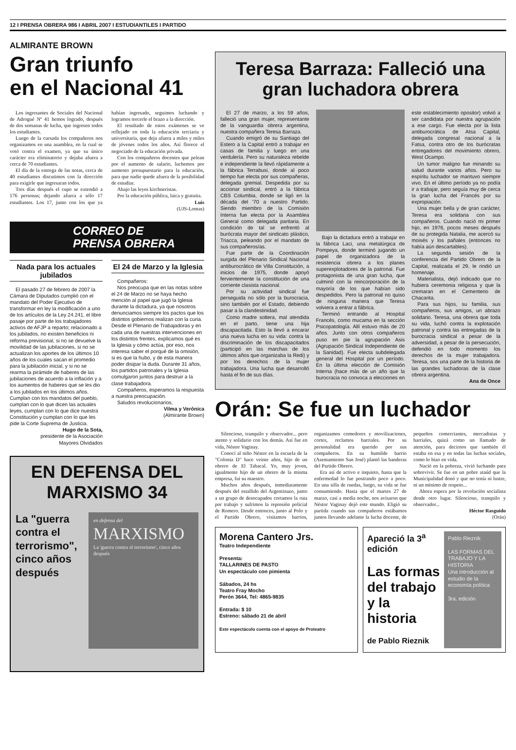12 I PRENSA OBRERA 986 I ABRIL 2007 I ESTUDIANTILES I PARTIDO
ALMIRANTE BROWN
Gran triunfo
en el Nacional 41
Los ingresantes de Sociales del Nacional de Adrogué Nº 41 hemos logrado, después de dos semanas de lucha, que ingresen todos los estudiantes.
Luego de la cursada los compañeros nos organizamos en una asamblea, en la cual se votó contra el examen, ya que su único carácter era eliminatorio y dejaba afuera a cerca de 70 estudiantes.
El día de la entrega de las notas, cerca de 40 estudiantes discutimos con la dirección para exigirle que ingresaran todos.
Tres días después el cupo se extendió a 176 personas; dejando afuera a sólo 17 estudiantes. Los 17, junto con los que ya habían ingresado, seguimos luchando y logramos torcerle el brazo a la dirección.
El resultado de estos exámenes se ve reflejado en toda la educación terciaria y universitaria, que deja afuera a miles y miles de jóvenes todos los años. Así florece el negociado de la educación privada.
Con los compañeros docentes que pelean por el aumento de salario, luchemos por aumento presupuestario para la educación, para que nadie quede afuera de la posibilidad de estudiar.
Abajo las leyes kirchneristas.
Por la educación pública, laica y gratuita.
Luis
(UJS-Lomas)
CORREO DE
PRENSA OBRERA
Nada para los actuales jubilados
El pasado 27 de febrero de 2007 la Cámara de Diputados cumplió con el mandato del Poder Ejecutivo de transformar en ley la modificación a uno de los artículos de la Ley 24.241, el libre pasaje por parte de los trabajadores activos de AFJP a reparto; relacionado a los jubilados, no existen beneficios ni reforma previsional, si no se devuelve la movilidad de las jubilaciones, si no se actualizan los aportes de los últimos 10 años de los cuales sacan el promedio para la jubilación inicial, y si no se rearma la pirámide de haberes de las jubilaciones de acuerdo a la inflación y a los aumentos de haberes que se les dio a los jubilados en los últimos años. Cumplan con los mandatos del pueblo, cumplan con lo que dicen las actuales leyes, cumplan con lo que dice nuestra Constitución y cumplan con lo que les pide la Corte Suprema de Justicia.
Hugo de la Sota,
presidente de la Asociación
Mayores Olvidados
El 24 de Marzo y la Iglesia
Compañeros:
Nos preocupa que en las notas sobre el 24 de Marzo no se haya hecho mención al papel que jugó la Iglesia durante la dictadura, ya que nosotros denunciamos siempre los pactos que los distintos gobiernos realizan con la curia. Desde el Plenario de Trabajadoras y en cada una de nuestras intervenciones en los distintos frentes, explicamos qué es la Iglesia y cómo actúa, por eso, nos interesa saber el porqué de la omisión, si es que la hubo, y de esta manera poder disipar la duda. Durante 31 años, los partidos patronales y la Iglesia comulgaron juntos para destruir a la clase trabajadora.
Compañeros, esperamos la respuesta a nuestra preocupación.
Saludos revolucionarios,
Vilma y Verónica
(Almirante Brown)
EN DEFENSA DEL
MARXISMO 34
La "guerra contra el terrorismo", cinco años después
en defensa del
MARXISMO
La 'guerra contra el terrorismo', cinco años después
Teresa Barraza: Falleció una gran luchadora obrera
El 27 de marzo, a los 59 años, falleció una gran mujer, representante de la vanguardia obrera argentina, nuestra compañera Teresa Barraza.
Cuando emigró de su Santiago del Estero a la Capital entró a trabajar en casas de familia y luego en una verdulería. Pero su naturaleza rebelde e independiente la llevó rápidamente a la fábrica Terrabusi, donde al poco tiempo fue electa por sus compañeras, delegada gremial. Despedida por su accionar sindical, entró a la fábrica CBS Columbia, donde se ligó en la década del '70 a nuestro Partido. Siendo miembro de la Comisión Interna fue electa por la Asamblea General como delegada paritaria. En condición de tal se enfrentó al burócrata mayor del sindicato plástico, Triacca, peleando por el mandato de sus compañeros/as.
Fue parte de la Coordinación surgida del Plenario Sindical Nacional antiburocrático de Villa Constitución, a inicios de 1975, donde apoyó fervientemente la constitución de una corriente clasista nacional.
Por su actividad sindical fue perseguida no sólo por la burocracia, sino también por el Estado, debiendo pasar a la clandestinidad.
Como madre soltera, mal atendida en el parto, tiene una hija discapacitada. Esto la llevó a encarar una nueva lucha en su vida: contra la discriminación de los discapacitados (participó en las marchas de los últimos años que organizaba la Redi) y por los derechos de la mujer trabajadora. Una lucha que desarrolló hasta el fin de sus días.
Bajo la dictadura entró a trabajar en la fábrica Laci, una metalúrgica de Pompeya, donde terminó jugando un papel de organizadora de la resistencia obrera a los planes superexplotadores de la patronal. Fue protagonista de una gran lucha, que culminó con la reincorporación de la mayoría de los que habían sido despedidos. Pero la patronal no quiso de ninguna manera que Teresa volviera a entrar a fábrica.
Terminó entrando al Hospital Francés, como mucama en la sección Psicopatología. Allí estuvo más de 20 años. Junto con otros compañeros puso en pie la agrupación Asis (Agrupación Sindical Independiente de la Sanidad). Fue electa subdelegada general del Hospital por un período. En la última elección de Comisión Interna (hace más de un año que la burocracia no convoca a elecciones en este establecimiento opositor) volvió a ser candidata por nuestra agrupación a ese cargo. Fue electa por la lista antiburocrática de Atsa Capital, delegada congresal nacional a la Fatsa, contra otro de los burócratas entregadores del movimiento obrero, West Ocampo.
Un tumor maligno fue minando su salud durante varios años. Pero su espíritu luchador se mantuvo siempre vivo. En el último período ya no podía ir a trabajar, pero seguía muy de cerca la gran lucha del Francés por su expropiación.
Una mujer bella y de gran carácter, Teresa era solidaria con sus compañeros. Cuando nació mi primer hijo, en 1976, pocos meses después de su protegida Natalia, me acercó su moisés y los pañales (entonces no había aún descartables).
La segunda sesión de la conferencia del Partido Obrero de la Capital, realizada el 29, le rindió un homenaje.
Materialista, dejó indicado que no hubiera ceremonia religiosa y que la cremaran en el Cementerio de Chacarita.
Para sus hijos, su familia, sus compañeros, sus amigos, un abrazo solidario. Teresa, una obrera que toda su vida, luchó contra la explotación patronal y contra las entregadas de la burocracia sindical a pesar de la adversidad, a pesar de la persecución, defendió en todo momento los derechos de la mujer trabajadora. Teresa, sos una parte de la historia de las grandes luchadoras de la clase obrera argentina.
Ana de Once
Orán: Se fue un luchador
Silencioso, tranquilo y observador... pero atento y solidario con los demás. Así fue en vida, Néstor Vaginay.
Conocí al niño Néstor en la escuela de la "Colonia D" hace veinte años, hijo de un obrero de El Tabacal. Yo, muy joven, igualmente hijo de un obrero de la misma empresa, fui su maestro.
Muchos años después, inmediatamente después del estallido del Argentinazo, junto a un grupo de desocupados cortamos la ruta por trabajo y sufrimos la represión policial de Romero. Desde entonces, junto al Polo y el Partido Obrero, visitamos barrios, organizamos comedores y movilizaciones, cortes, reclamos barriales. Por su personalidad era querido por sus compañeros. En su humilde barrio (Asentamiento San José) plantó las banderas del Partido Obrero.
Era así de activo e inquieto, hasta que la enfermedad lo fue postrando poco a poco. En una silla de ruedas, luego, su vida se fue consumiendo. Hasta que el martes 27 de marzo, casi a media noche, nos avisaron que Néstor Vaginay dejó este mundo. Eligió su partida cuando sus compañeros estábamos juntos llevando adelante la lucha docente, de pequeños comerciantes, mercadistas y barriales, quizá como un llamado de atención, para decirnos que también él estaba en esa y en todas las luchas sociales, como lo hizo en vida.
Nació en la pobreza, vivió luchando para sobrevivir. Se fue en un pobre ataúd que la Municipalidad donó y que no tenía ni lustre, ni un mínimo de respeto...
Ahora espera por la revolución socialista desde otro lugar. Silencioso, tranquilo y observador...
Héctor Rasguido
(Orán)
Morena Cantero Jrs.
Teatro Independiente
Presenta:
TALLARINES DE PASTO
Un espectáculo con pimienta
Sábados, 24 hs
Teatro Fray Mocho
Perón 3644, Tel: 4865-9835
Entrada: $ 10
Estreno: sábado 21 de abril
Este espectáculo cuenta con el apoyo de Proteatro
Apareció la 3<sup>a</sup> edición
Las formas del trabajo y la historia
de Pablo Rieznik
Pablo Rieznik
LAS FORMAS DEL TRABAJO Y LA HISTORIA
Una introducción al estudio de la economía política
3ra. edición